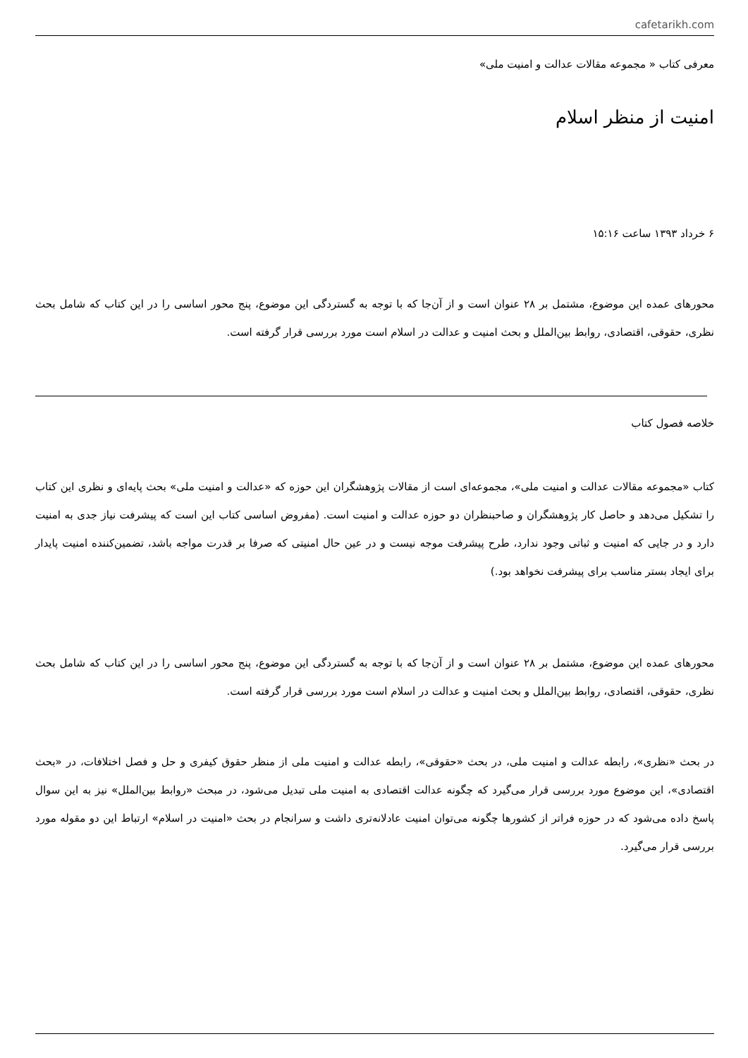cafetarikh.com
معرفی کتاب « مجموعه مقالات عدالت و امنیت ملی»
امنیت از منظر اسلام
۶ خرداد ۱۳۹۳ ساعت ۱۵:۱۶
محورهای عمده این موضوع، مشتمل بر ۲۸ عنوان است و از آن‌جا که با توجه به گستردگی این موضوع، پنج محور اساسی را در این کتاب که شامل بحث نظری، حقوقی، اقتصادی، روابط بین‌الملل و بحث امنیت و عدالت در اسلام است مورد بررسی قرار گرفته است.
خلاصه فصول کتاب
کتاب «مجموعه مقالات عدالت و امنیت ملی»، مجموعه‌ای است از مقالات پژوهشگران این حوزه که «عدالت و امنیت ملی» بحث پایه‌ای و نظری این کتاب را تشکیل می‌دهد و حاصل کار پژوهشگران و صاحبنظران دو حوزه عدالت و امنیت است. (مفروض اساسی کتاب این است که پیشرفت نیاز جدی به امنیت دارد و در جایی که امنیت و ثباتی وجود ندارد، طرح پیشرفت موجه نیست و در عین حال امنیتی که صرفا بر قدرت مواجه باشد، تضمین‌کننده امنیت پایدار برای ایجاد بستر مناسب برای پیشرفت نخواهد بود.)
محورهای عمده این موضوع، مشتمل بر ۲۸ عنوان است و از آن‌جا که با توجه به گستردگی این موضوع، پنج محور اساسی را در این کتاب که شامل بحث نظری، حقوقی، اقتصادی، روابط بین‌الملل و بحث امنیت و عدالت در اسلام است مورد بررسی قرار گرفته است.
در بحث «نظری»، رابطه عدالت و امنیت ملی، در بحث «حقوقی»، رابطه عدالت و امنیت ملی از منظر حقوق کیفری و حل و فصل اختلافات، در «بحث اقتصادی»، این موضوع مورد بررسی قرار می‌گیرد که چگونه عدالت اقتصادی به امنیت ملی تبدیل می‌شود، در مبحث «روابط بین‌الملل» نیز به این سوال پاسخ داده می‌شود که در حوزه فراتر از کشورها چگونه می‌توان امنیت عادلانه‌تری داشت و سرانجام در بحث «امنیت در اسلام» ارتباط این دو مقوله مورد بررسی قرار می‌گیرد.